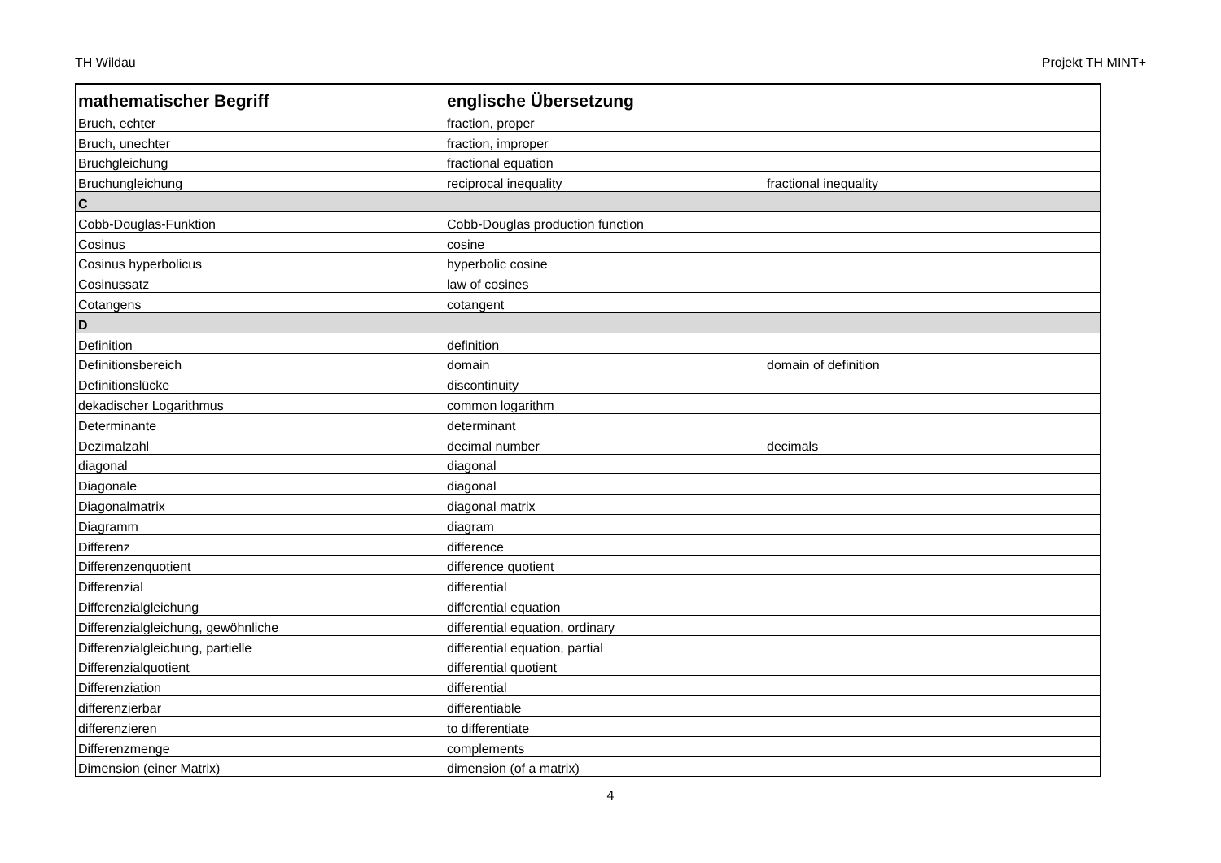TH Wildau Projekt TH MINT+
| mathematischer Begriff | englische Übersetzung | |
| --- | --- | --- |
| Bruch, echter | fraction, proper | |
| Bruch, unechter | fraction, improper | |
| Bruchgleichung | fractional equation | |
| Bruchungleichung | reciprocal inequality | fractional inequality |
| C | | |
| Cobb-Douglas-Funktion | Cobb-Douglas production function | |
| Cosinus | cosine | |
| Cosinus hyperbolicus | hyperbolic cosine | |
| Cosinussatz | law of cosines | |
| Cotangens | cotangent | |
| D | | |
| Definition | definition | |
| Definitionsbereich | domain | domain of definition |
| Definitionslücke | discontinuity | |
| dekadischer Logarithmus | common logarithm | |
| Determinante | determinant | |
| Dezimalzahl | decimal number | decimals |
| diagonal | diagonal | |
| Diagonale | diagonal | |
| Diagonalmatrix | diagonal matrix | |
| Diagramm | diagram | |
| Differenz | difference | |
| Differenzenquotient | difference quotient | |
| Differenzial | differential | |
| Differenzialgleichung | differential equation | |
| Differenzialgleichung, gewöhnliche | differential equation, ordinary | |
| Differenzialgleichung, partielle | differential equation, partial | |
| Differenzialquotient | differential quotient | |
| Differenziation | differential | |
| differenzierbar | differentiable | |
| differenzieren | to differentiate | |
| Differenzmenge | complements | |
| Dimension (einer Matrix) | dimension (of a matrix) | |
4